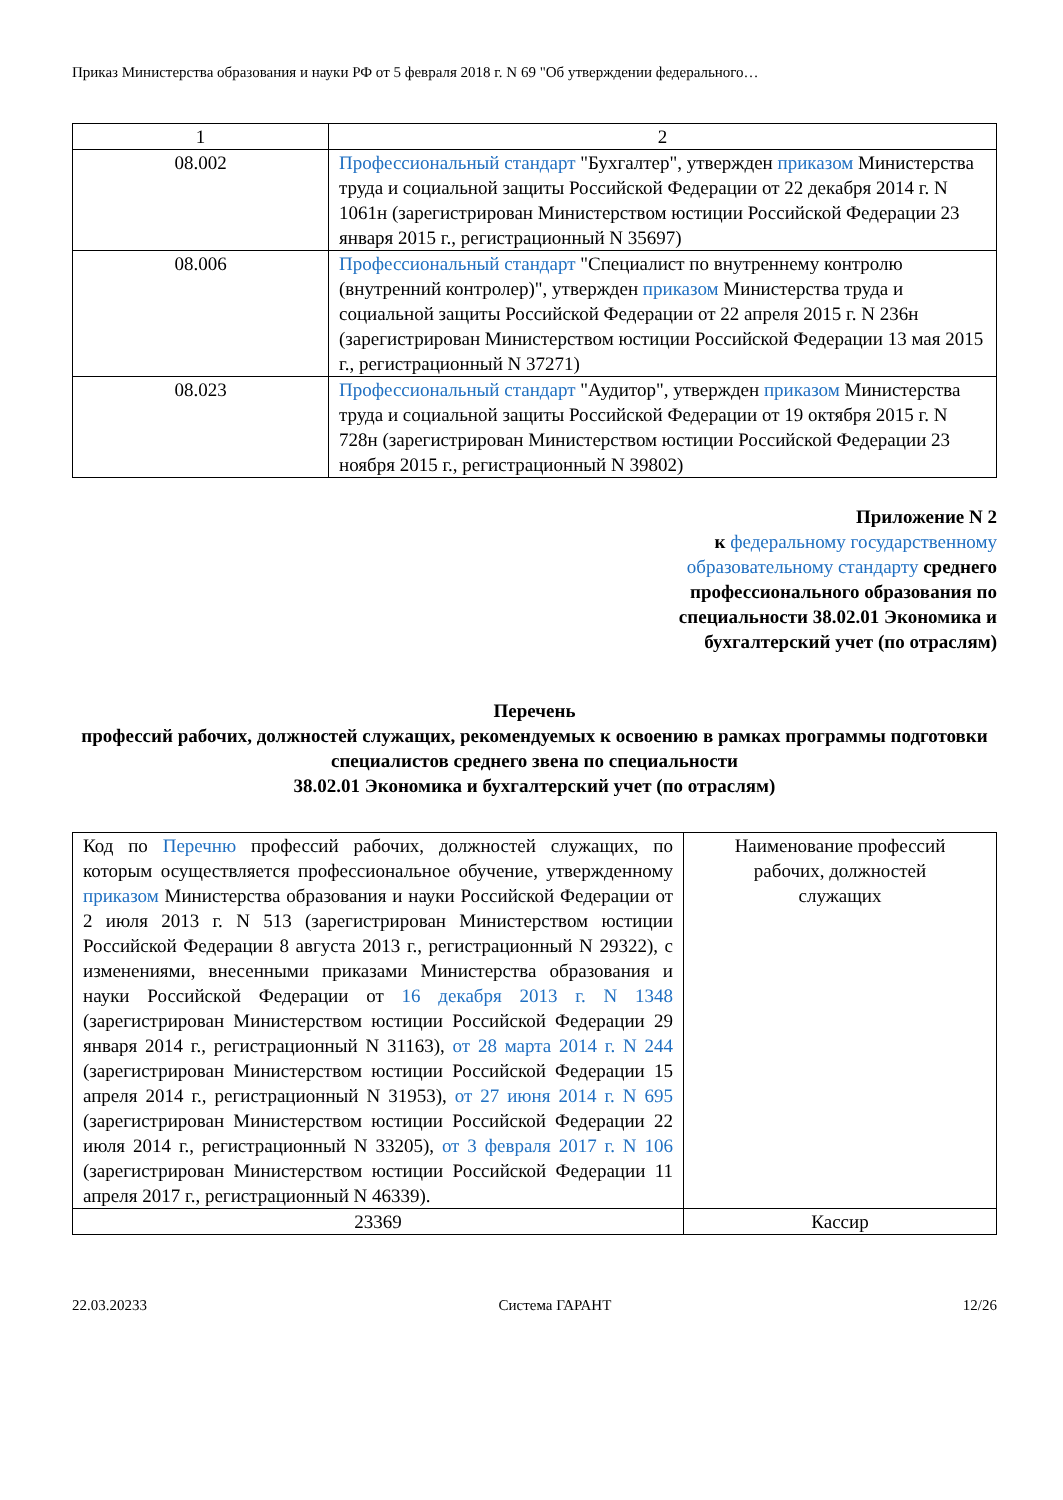Приказ Министерства образования и науки РФ от 5 февраля 2018 г. N 69 "Об утверждении федерального…
| 1 | 2 |
| 08.002 | Профессиональный стандарт "Бухгалтер", утвержден приказом Министерства труда и социальной защиты Российской Федерации от 22 декабря 2014 г. N 1061н (зарегистрирован Министерством юстиции Российской Федерации 23 января 2015 г., регистрационный N 35697) |
| 08.006 | Профессиональный стандарт "Специалист по внутреннему контролю (внутренний контролер)", утвержден приказом Министерства труда и социальной защиты Российской Федерации от 22 апреля 2015 г. N 236н (зарегистрирован Министерством юстиции Российской Федерации 13 мая 2015 г., регистрационный N 37271) |
| 08.023 | Профессиональный стандарт "Аудитор", утвержден приказом Министерства труда и социальной защиты Российской Федерации от 19 октября 2015 г. N 728н (зарегистрирован Министерством юстиции Российской Федерации 23 ноября 2015 г., регистрационный N 39802) |
Приложение N 2
к федеральному государственному образовательному стандарту среднего профессионального образования по специальности 38.02.01 Экономика и бухгалтерский учет (по отраслям)
Перечень
профессий рабочих, должностей служащих, рекомендуемых к освоению в рамках программы подготовки специалистов среднего звена по специальности
38.02.01 Экономика и бухгалтерский учет (по отраслям)
| Код по Перечню профессий рабочих, должностей служащих, по которым осуществляется профессиональное обучение, утвержденному приказом Министерства образования и науки Российской Федерации от 2 июля 2013 г. N 513 (зарегистрирован Министерством юстиции Российской Федерации 8 августа 2013 г., регистрационный N 29322), с изменениями, внесенными приказами Министерства образования и науки Российской Федерации от 16 декабря 2013 г. N 1348 (зарегистрирован Министерством юстиции Российской Федерации 29 января 2014 г., регистрационный N 31163), от 28 марта 2014 г. N 244 (зарегистрирован Министерством юстиции Российской Федерации 15 апреля 2014 г., регистрационный N 31953), от 27 июня 2014 г. N 695 (зарегистрирован Министерством юстиции Российской Федерации 22 июля 2014 г., регистрационный N 33205), от 3 февраля 2017 г. N 106 (зарегистрирован Министерством юстиции Российской Федерации 11 апреля 2017 г., регистрационный N 46339). | Наименование профессий рабочих, должностей служащих |
| 23369 | Кассир |
22.03.20233 Система ГАРАНТ 12/26